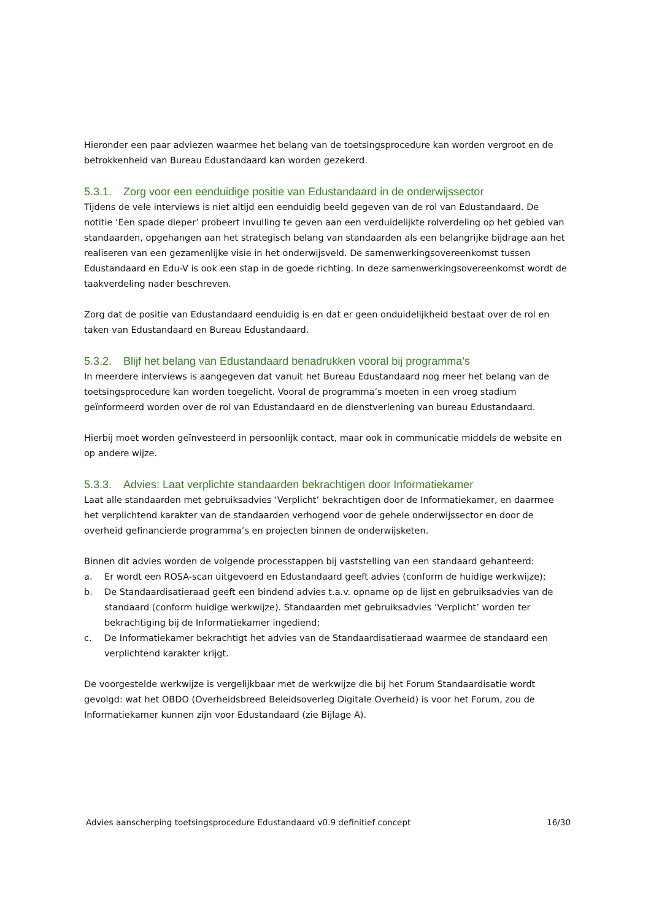Hieronder een paar adviezen waarmee het belang van de toetsingsprocedure kan worden vergroot en de betrokkenheid van Bureau Edustandaard kan worden gezekerd.
5.3.1. Zorg voor een eenduidige positie van Edustandaard in de onderwijssector
Tijdens de vele interviews is niet altijd een eenduidig beeld gegeven van de rol van Edustandaard. De notitie ‘Een spade dieper’ probeert invulling te geven aan een verduidelijkte rolverdeling op het gebied van standaarden, opgehangen aan het strategisch belang van standaarden als een belangrijke bijdrage aan het realiseren van een gezamenlijke visie in het onderwijsveld. De samenwerkingsovereenkomst tussen Edustandaard en Edu-V is ook een stap in de goede richting. In deze samenwerkingsovereenkomst wordt de taakverdeling nader beschreven.
Zorg dat de positie van Edustandaard eenduidig is en dat er geen onduidelijkheid bestaat over de rol en taken van Edustandaard en Bureau Edustandaard.
5.3.2. Blijf het belang van Edustandaard benadrukken vooral bij programma’s
In meerdere interviews is aangegeven dat vanuit het Bureau Edustandaard nog meer het belang van de toetsingsprocedure kan worden toegelicht. Vooral de programma’s moeten in een vroeg stadium geïnformeerd worden over de rol van Edustandaard en de dienstverlening van bureau Edustandaard.
Hierbij moet worden geïnvesteerd in persoonlijk contact, maar ook in communicatie middels de website en op andere wijze.
5.3.3. Advies: Laat verplichte standaarden bekrachtigen door Informatiekamer
Laat alle standaarden met gebruiksadvies ‘Verplicht’ bekrachtigen door de Informatiekamer, en daarmee het verplichtend karakter van de standaarden verhogend voor de gehele onderwijssector en door de overheid gefinancierde programma’s en projecten binnen de onderwijsketen.
Binnen dit advies worden de volgende processtappen bij vaststelling van een standaard gehanteerd:
a. Er wordt een ROSA-scan uitgevoerd en Edustandaard geeft advies (conform de huidige werkwijze);
b. De Standaardisatieraad geeft een bindend advies t.a.v. opname op de lijst en gebruiksadvies van de standaard (conform huidige werkwijze). Standaarden met gebruiksadvies ‘Verplicht’ worden ter bekrachtiging bij de Informatiekamer ingediend;
c. De Informatiekamer bekrachtigt het advies van de Standaardisatieraad waarmee de standaard een verplichtend karakter krijgt.
De voorgestelde werkwijze is vergelijkbaar met de werkwijze die bij het Forum Standaardisatie wordt gevolgd: wat het OBDO (Overheidsbreed Beleidsoverleg Digitale Overheid) is voor het Forum, zou de Informatiekamer kunnen zijn voor Edustandaard (zie Bijlage A).
Advies aanscherping toetsingsprocedure Edustandaard v0.9 definitief concept 16/30